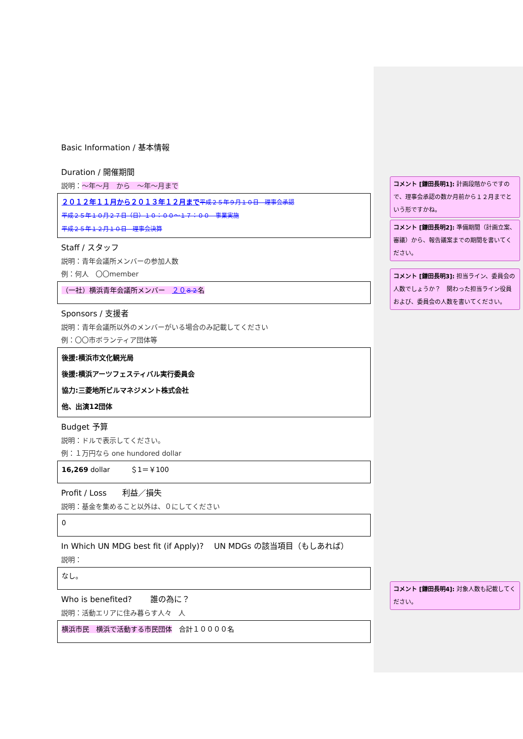Basic Information / 基本情報
Duration / 開催期間
説明：～年～月　から　～年～月まで
２０１２年１１月から２０１３年１２月まで 平成２５年９月１０日　理事会承認
平成２５年１０月２７日（日）１０：００～１７：００　事業実施
平成２５年１２月１０日　理事会決算
Staff / スタッフ
説明：青年会議所メンバーの参加人数
例：何人　〇〇member
（一社）横浜青年会議所メンバー　２０８２名
Sponsors / 支援者
説明：青年会議所以外のメンバーがいる場合のみ記載してください
例：〇〇市ボランティア団体等
後援:横浜市文化観光局
後援:横浜アーツフェスティバル実行委員会
協力:三菱地所ビルマネジメント株式会社
他、出演12団体
Budget 予算
説明：ドルで表示してください。
例：１万円なら one hundored dollar
16,269 dollar　　　＄1＝￥100
Profit / Loss　　利益／損失
説明：基金を集めること以外は、０にしてください
0
In Which UN MDG best fit (if Apply)?　 UN MDGs の該当項目（もしあれば）
説明：
なし。
Who is benefited?　　 誰の為に？
説明：活動エリアに住み暮らす人々　人
横浜市民　横浜で活動する市民団体　合計１００００名
コメント [鎌田長明1]: 計画段階からですので、理事会承認の数か月前から１２月までという形ですかね。
コメント [鎌田長明2]: 準備期間（計画立案、審議）から、報告議案までの期間を書いてください。
コメント [鎌田長明3]: 担当ライン、委員会の人数でしょうか？　関わった担当ライン役員および、委員会の人数を書いてください。
コメント [鎌田長明4]: 対象人数も記載してください。